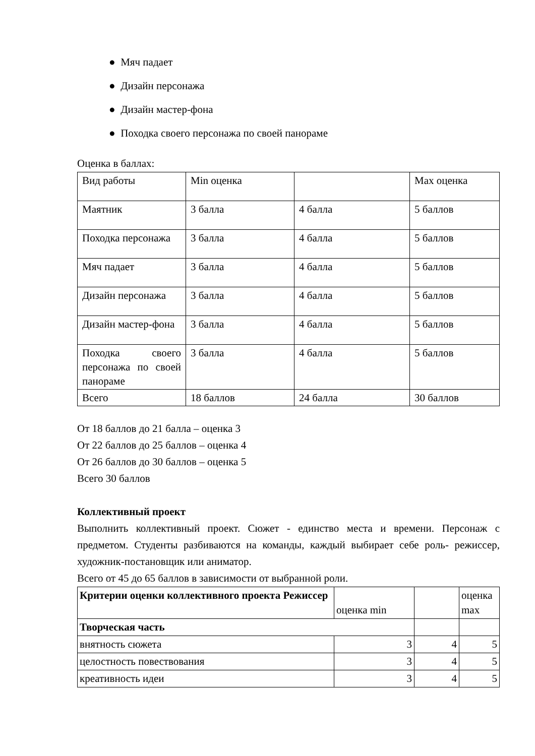● Мяч падает
● Дизайн персонажа
● Дизайн мастер-фона
● Походка своего персонажа по своей панораме
Оценка в баллах:
| Вид работы | Min оценка | | Max оценка |
| Маятник | 3 балла | 4 балла | 5 баллов |
| Походка персонажа | 3 балла | 4 балла | 5 баллов |
| Мяч падает | 3 балла | 4 балла | 5 баллов |
| Дизайн персонажа | 3 балла | 4 балла | 5 баллов |
| Дизайн мастер-фона | 3 балла | 4 балла | 5 баллов |
| Походка своего персонажа по своей панораме | 3 балла | 4 балла | 5 баллов |
| Всего | 18 баллов | 24 балла | 30 баллов |
От 18 баллов до 21 балла – оценка 3
От 22 баллов до 25 баллов – оценка 4
От 26 баллов до 30 баллов – оценка 5
Всего 30 баллов
Коллективный проект
Выполнить коллективный проект. Сюжет - единство места и времени. Персонаж с предметом. Студенты разбиваются на команды, каждый выбирает себе роль- режиссер, художник-постановщик или аниматор.
Всего от 45 до 65 баллов в зависимости от выбранной роли.
| Критерии оценки коллективного проекта Режиссер | оценка min | | оценка max |
| Творческая часть | | | |
| внятность сюжета | 3 | 4 | 5 |
| целостность повествования | 3 | 4 | 5 |
| креативность идеи | 3 | 4 | 5 |